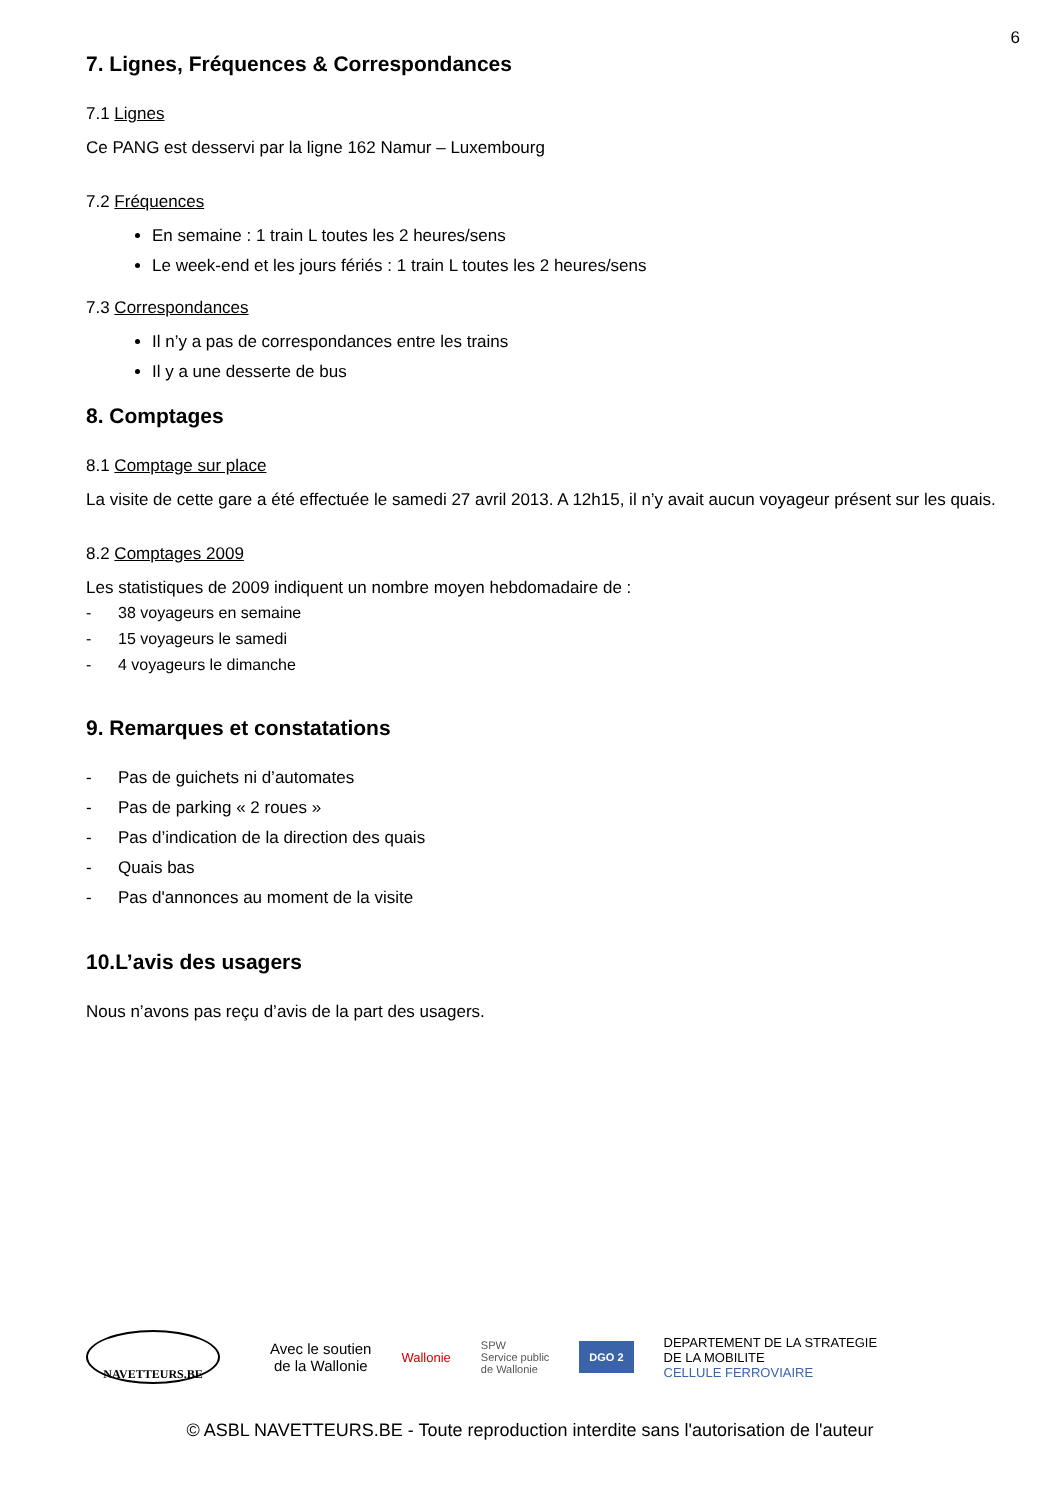6
7. Lignes, Fréquences & Correspondances
7.1 Lignes
Ce PANG est desservi par la ligne 162 Namur – Luxembourg
7.2 Fréquences
En semaine : 1 train L toutes les 2 heures/sens
Le week-end et les jours fériés : 1 train L toutes les 2 heures/sens
7.3 Correspondances
Il n’y a pas de correspondances entre les trains
Il y a une desserte de bus
8. Comptages
8.1 Comptage sur place
La visite de cette gare a été effectuée le samedi 27 avril 2013. A 12h15, il n’y avait aucun voyageur présent sur les quais.
8.2 Comptages 2009
Les statistiques de 2009 indiquent un nombre moyen hebdomadaire de :
- 38 voyageurs en semaine
- 15 voyageurs le samedi
- 4 voyageurs le dimanche
9. Remarques et constatations
- Pas de guichets ni d’automates
- Pas de parking « 2 roues »
- Pas d’indication de la direction des quais
- Quais bas
- Pas d'annonces au moment de la visite
10.L’avis des usagers
Nous n’avons pas reçu d’avis de la part des usagers.
NAVETTEURS.BE
Avec le soutien
de la Wallonie
Wallonie
SPW
Service public
de Wallonie
DGO 2
DEPARTEMENT DE LA STRATEGIE
DE LA MOBILITE
CELLULE FERROVIAIRE
© ASBL NAVETTEURS.BE - Toute reproduction interdite sans l'autorisation de l'auteur